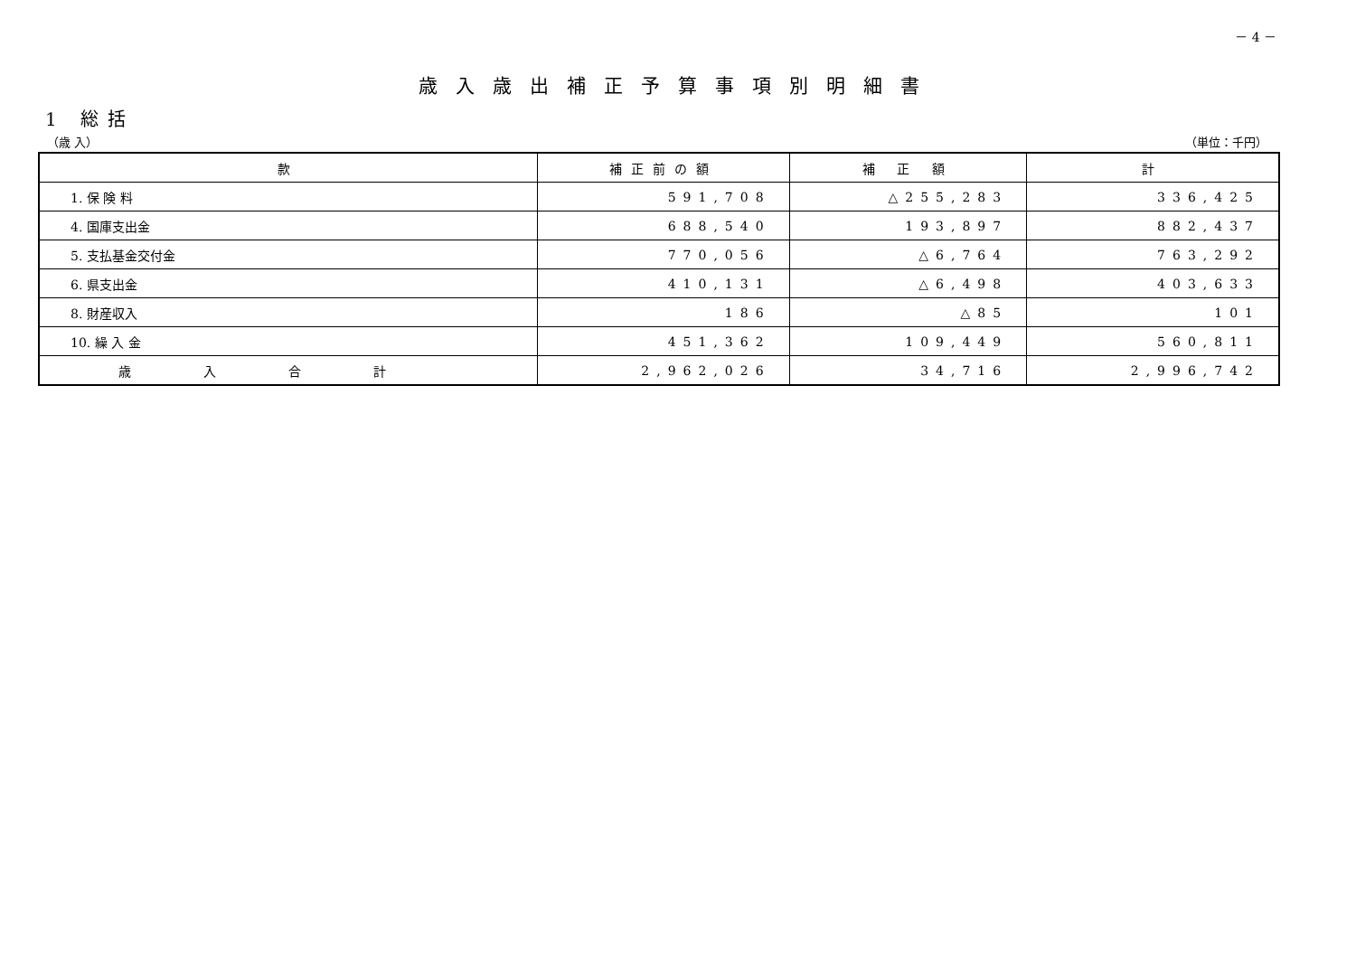－ 4 －
歳入歳出補正予算事項別明細書
1 総括
（歳 入） （単位：千円）
| 款 | 補正前の額 | 補 正 額 | 計 |
| --- | --- | --- | --- |
| 1. 保 険 料 | 591,708 | △255,283 | 336,425 |
| 4. 国庫支出金 | 688,540 | 193,897 | 882,437 |
| 5. 支払基金交付金 | 770,056 | △6,764 | 763,292 |
| 6. 県支出金 | 410,131 | △6,498 | 403,633 |
| 8. 財産収入 | 186 | △85 | 101 |
| 10. 繰 入 金 | 451,362 | 109,449 | 560,811 |
| 歳入合計 | 2,962,026 | 34,716 | 2,996,742 |